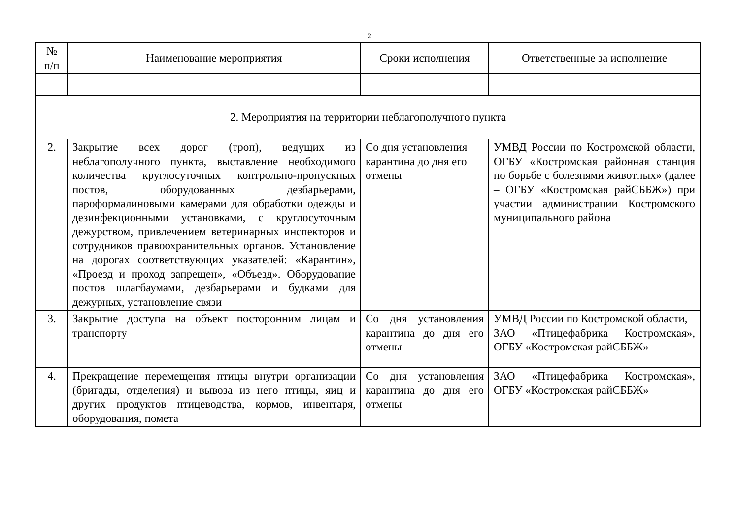2
| № п/п | Наименование мероприятия | Сроки исполнения | Ответственные за исполнение |
| --- | --- | --- | --- |
| 2. Мероприятия на территории неблагополучного пункта | | | |
| 2. | Закрытие всех дорог (троп), ведущих из неблагополучного пункта, выставление необходимого количества круглосуточных контрольно-пропускных постов, оборудованных дезбарьерами, пароформалиновыми камерами для обработки одежды и дезинфекционными установками, с круглосуточным дежурством, привлечением ветеринарных инспекторов и сотрудников правоохранительных органов. Установление на дорогах соответствующих указателей: «Карантин», «Проезд и проход запрещен», «Объезд». Оборудование постов шлагбаумами, дезбарьерами и будками для дежурных, установление связи | Со дня установления карантина до дня его отмены | УМВД России по Костромской области, ОГБУ «Костромская районная станция по борьбе с болезнями животных» (далее – ОГБУ «Костромская райСББЖ») при участии администрации Костромского муниципального района |
| 3. | Закрытие доступа на объект посторонним лицам и транспорту | Со дня установления карантина до дня его отмены | УМВД России по Костромской области, ЗАО «Птицефабрика Костромская», ОГБУ «Костромская райСББЖ» |
| 4. | Прекращение перемещения птицы внутри организации (бригады, отделения) и вывоза из него птицы, яиц и других продуктов птицеводства, кормов, инвентаря, оборудования, помета | Со дня установления карантина до дня его отмены | ЗАО «Птицефабрика Костромская», ОГБУ «Костромская райСББЖ» |